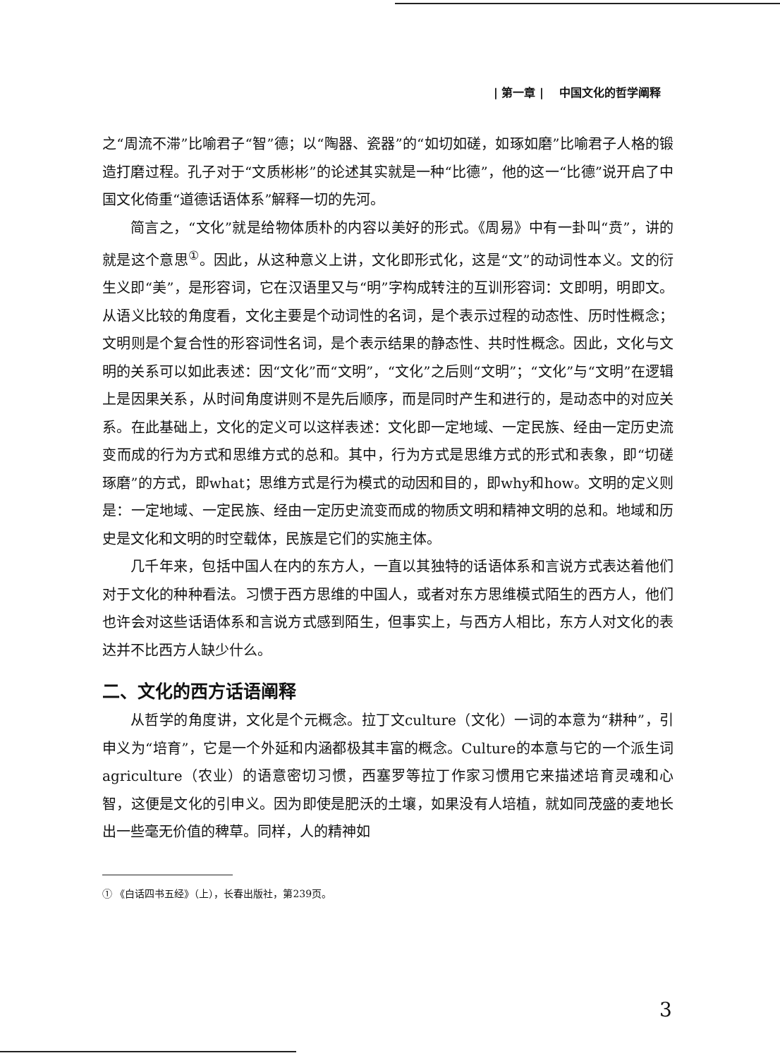| 第一章 | 中国文化的哲学阐释
之“周流不滞”比喻君子“智”德；以“陶器、瓷器”的“如切如磋，如琢如磨”比喻君子人格的锻造打磨过程。孔子对于“文质彬彬”的论述其实就是一种“比德”，他的这一“比德”说开启了中国文化倚重“道德话语体系”解释一切的先河。
简言之，“文化”就是给物体质朴的内容以美好的形式。《周易》中有一卦叫“贲”，讲的就是这个意思<sup>①</sup>。因此，从这种意义上讲，文化即形式化，这是“文”的动词性本义。文的衍生义即“美”，是形容词，它在汉语里又与“明”字构成转注的互训形容词：文即明，明即文。从语义比较的角度看，文化主要是个动词性的名词，是个表示过程的动态性、历时性概念；文明则是个复合性的形容词性名词，是个表示结果的静态性、共时性概念。因此，文化与文明的关系可以如此表述：因“文化”而“文明”，“文化”之后则“文明”；“文化”与“文明”在逻辑上是因果关系，从时间角度讲则不是先后顺序，而是同时产生和进行的，是动态中的对应关系。在此基础上，文化的定义可以这样表述：文化即一定地域、一定民族、经由一定历史流变而成的行为方式和思维方式的总和。其中，行为方式是思维方式的形式和表象，即“切磋琢磨”的方式，即what；思维方式是行为模式的动因和目的，即why和how。文明的定义则是：一定地域、一定民族、经由一定历史流变而成的物质文明和精神文明的总和。地域和历史是文化和文明的时空载体，民族是它们的实施主体。
几千年来，包括中国人在内的东方人，一直以其独特的话语体系和言说方式表达着他们对于文化的种种看法。习惯于西方思维的中国人，或者对东方思维模式陌生的西方人，他们也许会对这些话语体系和言说方式感到陌生，但事实上，与西方人相比，东方人对文化的表达并不比西方人缺少什么。
二、文化的西方话语阐释
从哲学的角度讲，文化是个元概念。拉丁文culture（文化）一词的本意为“耕种”，引申义为“培育”，它是一个外延和内涵都极其丰富的概念。Culture的本意与它的一个派生词agriculture（农业）的语意密切习惯，西塞罗等拉丁作家习惯用它来描述培育灵魂和心智，这便是文化的引申义。因为即使是肥沃的土壤，如果没有人培植，就如同茂盛的麦地长出一些毫无价值的稗草。同样，人的精神如
① 《白话四书五经》（上），长春出版社，第239页。
3